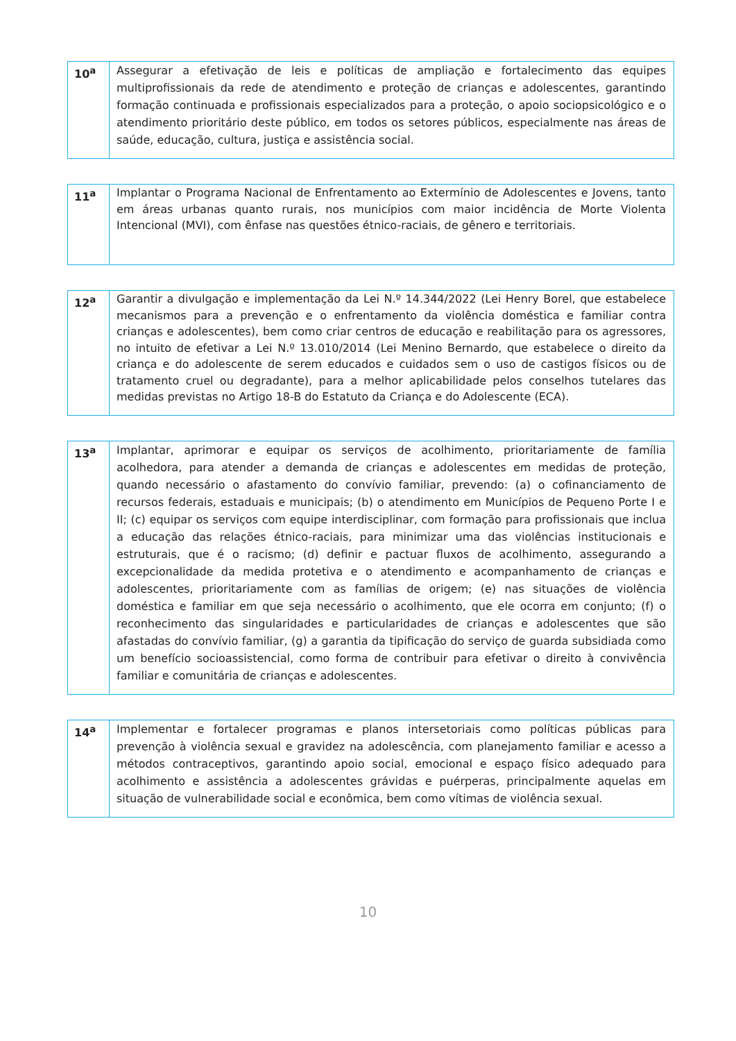| 10<sup>a</sup> | Assegurar a efetivação de leis e políticas de ampliação e fortalecimento das equipes multiprofissionais da rede de atendimento e proteção de crianças e adolescentes, garantindo formação continuada e profissionais especializados para a proteção, o apoio sociopsicológico e o atendimento prioritário deste público, em todos os setores públicos, especialmente nas áreas de saúde, educação, cultura, justiça e assistência social. |
| 11<sup>a</sup> | Implantar o Programa Nacional de Enfrentamento ao Extermínio de Adolescentes e Jovens, tanto em áreas urbanas quanto rurais, nos municípios com maior incidência de Morte Violenta Intencional (MVI), com ênfase nas questões étnico-raciais, de gênero e territoriais. |
| 12<sup>a</sup> | Garantir a divulgação e implementação da Lei N.º 14.344/2022 (Lei Henry Borel, que estabelece mecanismos para a prevenção e o enfrentamento da violência doméstica e familiar contra crianças e adolescentes), bem como criar centros de educação e reabilitação para os agressores, no intuito de efetivar a Lei N.º 13.010/2014 (Lei Menino Bernardo, que estabelece o direito da criança e do adolescente de serem educados e cuidados sem o uso de castigos físicos ou de tratamento cruel ou degradante), para a melhor aplicabilidade pelos conselhos tutelares das medidas previstas no Artigo 18-B do Estatuto da Criança e do Adolescente (ECA). |
| 13<sup>a</sup> | Implantar, aprimorar e equipar os serviços de acolhimento, prioritariamente de família acolhedora, para atender a demanda de crianças e adolescentes em medidas de proteção, quando necessário o afastamento do convívio familiar, prevendo: (a) o cofinanciamento de recursos federais, estaduais e municipais; (b) o atendimento em Municípios de Pequeno Porte I e II; (c) equipar os serviços com equipe interdisciplinar, com formação para profissionais que inclua a educação das relações étnico-raciais, para minimizar uma das violências institucionais e estruturais, que é o racismo; (d) definir e pactuar fluxos de acolhimento, assegurando a excepcionalidade da medida protetiva e o atendimento e acompanhamento de crianças e adolescentes, prioritariamente com as famílias de origem; (e) nas situações de violência doméstica e familiar em que seja necessário o acolhimento, que ele ocorra em conjunto; (f) o reconhecimento das singularidades e particularidades de crianças e adolescentes que são afastadas do convívio familiar, (g) a garantia da tipificação do serviço de guarda subsidiada como um benefício socioassistencial, como forma de contribuir para efetivar o direito à convivência familiar e comunitária de crianças e adolescentes. |
| 14<sup>a</sup> | Implementar e fortalecer programas e planos intersetoriais como políticas públicas para prevenção à violência sexual e gravidez na adolescência, com planejamento familiar e acesso a métodos contraceptivos, garantindo apoio social, emocional e espaço físico adequado para acolhimento e assistência a adolescentes grávidas e puérperas, principalmente aquelas em situação de vulnerabilidade social e econômica, bem como vítimas de violência sexual. |
10